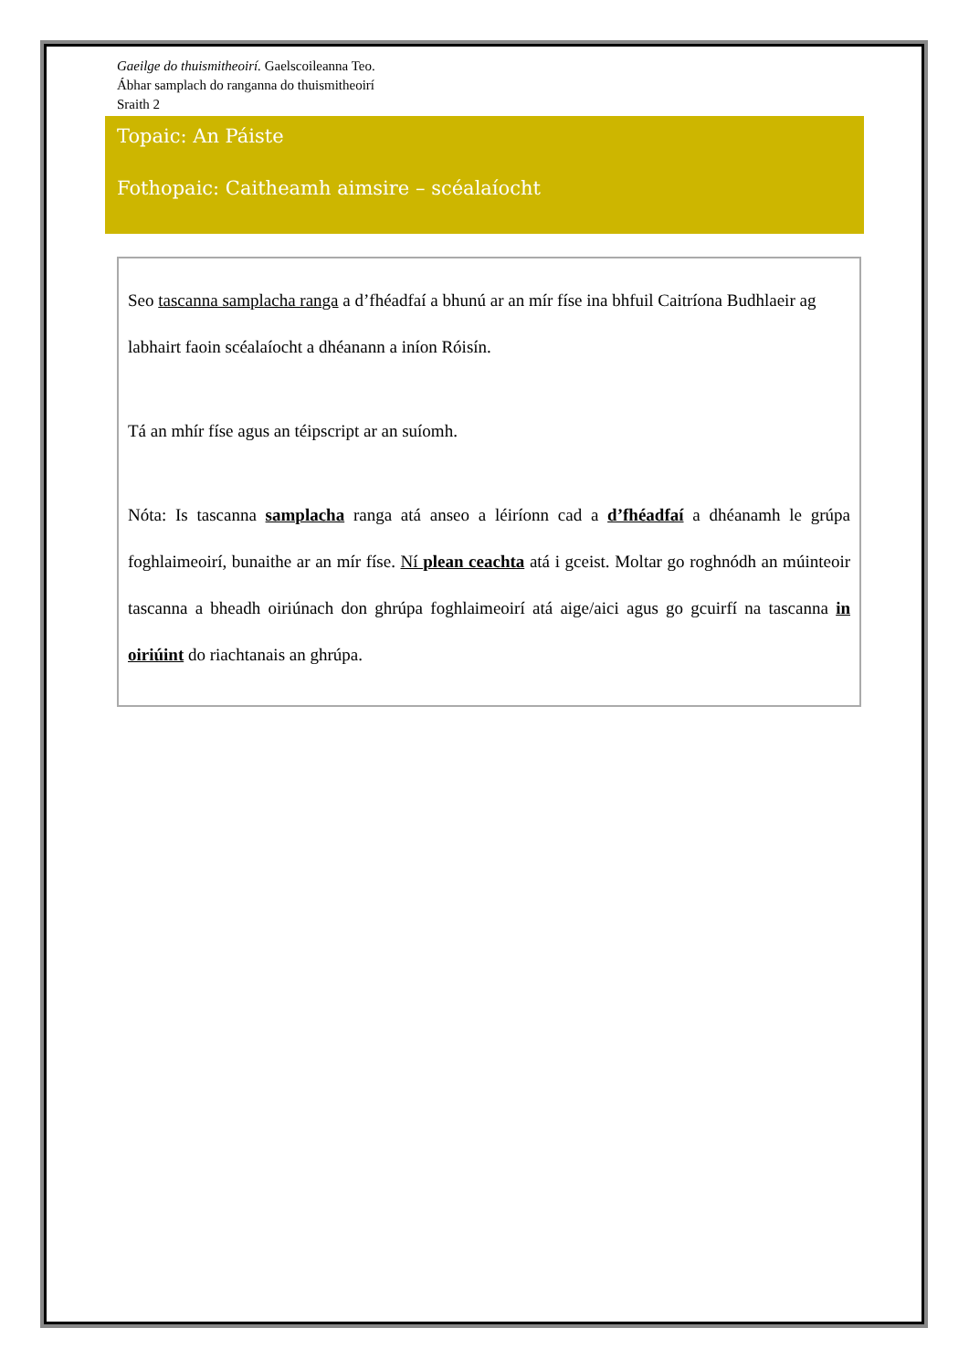Gaeilge do thuismitheoirí. Gaelscoileanna Teo.
Ábhar samplach do ranganna do thuismitheoirí
Sraith 2
Topaic: An Páiste
Fothopaic: Caitheamh aimsire – scéalaíocht
Seo tascanna samplacha ranga a d’fhéadfaí a bhunú ar an mír físe ina bhfuil Caitríona Budhlaeir ag labhairt faoin scéalaíocht a dhéanann a iníon Róisín.
Tá an mhír físe agus an téipscript ar an suíomh.
Nóta: Is tascanna samplacha ranga atá anseo a léiríonn cad a d’fhéadfaí a dhéanamh le grúpa foghlaimeoirí, bunaithe ar an mír físe. Ní plean ceachta atá i gceist. Moltar go roghnódh an múinteoir tascanna a bheadh oiriúnach don ghrúpa foghlaimeoirí atá aige/aici agus go gcuirfí na tascanna in oiriúint do riachtanais an ghrúpa.